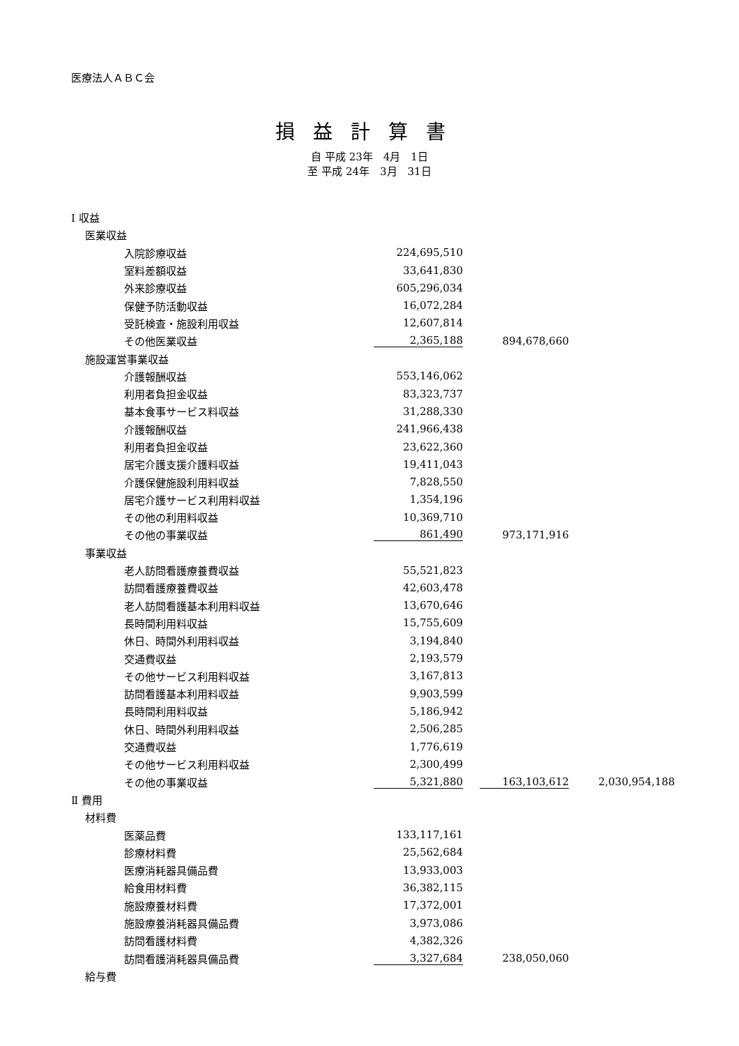医療法人ＡＢＣ会
損益計算書
自 平成 23年　4月　1日
至 平成 24年　3月　31日
| Ⅰ 収益 | | | | | | | |
| | 医業収益 | | | | | | |
| | | 入院診療収益 | 224,695,510 | | | | |
| | | 室料差額収益 | 33,641,830 | | | | |
| | | 外来診療収益 | 605,296,034 | | | | |
| | | 保健予防活動収益 | 16,072,284 | | | | |
| | | 受託検査・施設利用収益 | 12,607,814 | | | | |
| | | その他医業収益 | 2,365,188 | | 894,678,660 | | |
| | 施設運営事業収益 | | | | | | |
| | | 介護報酬収益 | 553,146,062 | | | | |
| | | 利用者負担金収益 | 83,323,737 | | | | |
| | | 基本食事サービス料収益 | 31,288,330 | | | | |
| | | 介護報酬収益 | 241,966,438 | | | | |
| | | 利用者負担金収益 | 23,622,360 | | | | |
| | | 居宅介護支援介護料収益 | 19,411,043 | | | | |
| | | 介護保健施設利用料収益 | 7,828,550 | | | | |
| | | 居宅介護サービス利用料収益 | 1,354,196 | | | | |
| | | その他の利用料収益 | 10,369,710 | | | | |
| | | その他の事業収益 | 861,490 | | 973,171,916 | | |
| | 事業収益 | | | | | | |
| | | 老人訪問看護療養費収益 | 55,521,823 | | | | |
| | | 訪問看護療養費収益 | 42,603,478 | | | | |
| | | 老人訪問看護基本利用料収益 | 13,670,646 | | | | |
| | | 長時間利用料収益 | 15,755,609 | | | | |
| | | 休日、時間外利用料収益 | 3,194,840 | | | | |
| | | 交通費収益 | 2,193,579 | | | | |
| | | その他サービス利用料収益 | 3,167,813 | | | | |
| | | 訪問看護基本利用料収益 | 9,903,599 | | | | |
| | | 長時間利用料収益 | 5,186,942 | | | | |
| | | 休日、時間外利用料収益 | 2,506,285 | | | | |
| | | 交通費収益 | 1,776,619 | | | | |
| | | その他サービス利用料収益 | 2,300,499 | | | | |
| | | その他の事業収益 | 5,321,880 | | 163,103,612 | | 2,030,954,188 |
| Ⅱ 費用 | | | | | | | |
| | 材料費 | | | | | | |
| | | 医薬品費 | 133,117,161 | | | | |
| | | 診療材料費 | 25,562,684 | | | | |
| | | 医療消耗器具備品費 | 13,933,003 | | | | |
| | | 給食用材料費 | 36,382,115 | | | | |
| | | 施設療養材料費 | 17,372,001 | | | | |
| | | 施設療養消耗器具備品費 | 3,973,086 | | | | |
| | | 訪問看護材料費 | 4,382,326 | | | | |
| | | 訪問看護消耗器具備品費 | 3,327,684 | | 238,050,060 | | |
| | 給与費 | | | | | | |